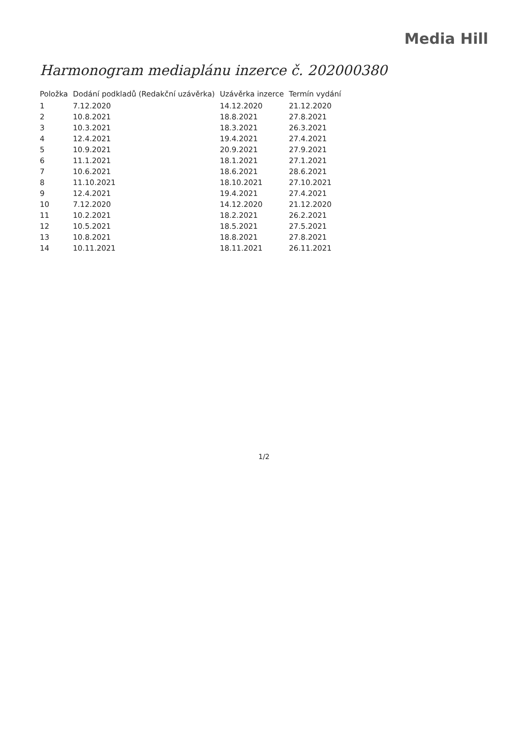Media Hill
Harmonogram mediaplánu inzerce č. 202000380
| Položka | Dodání podkladů (Redakční uzávěrka) | Uzávěrka inzerce | Termín vydání |
| --- | --- | --- | --- |
| 1 | 7.12.2020 | 14.12.2020 | 21.12.2020 |
| 2 | 10.8.2021 | 18.8.2021 | 27.8.2021 |
| 3 | 10.3.2021 | 18.3.2021 | 26.3.2021 |
| 4 | 12.4.2021 | 19.4.2021 | 27.4.2021 |
| 5 | 10.9.2021 | 20.9.2021 | 27.9.2021 |
| 6 | 11.1.2021 | 18.1.2021 | 27.1.2021 |
| 7 | 10.6.2021 | 18.6.2021 | 28.6.2021 |
| 8 | 11.10.2021 | 18.10.2021 | 27.10.2021 |
| 9 | 12.4.2021 | 19.4.2021 | 27.4.2021 |
| 10 | 7.12.2020 | 14.12.2020 | 21.12.2020 |
| 11 | 10.2.2021 | 18.2.2021 | 26.2.2021 |
| 12 | 10.5.2021 | 18.5.2021 | 27.5.2021 |
| 13 | 10.8.2021 | 18.8.2021 | 27.8.2021 |
| 14 | 10.11.2021 | 18.11.2021 | 26.11.2021 |
1/2